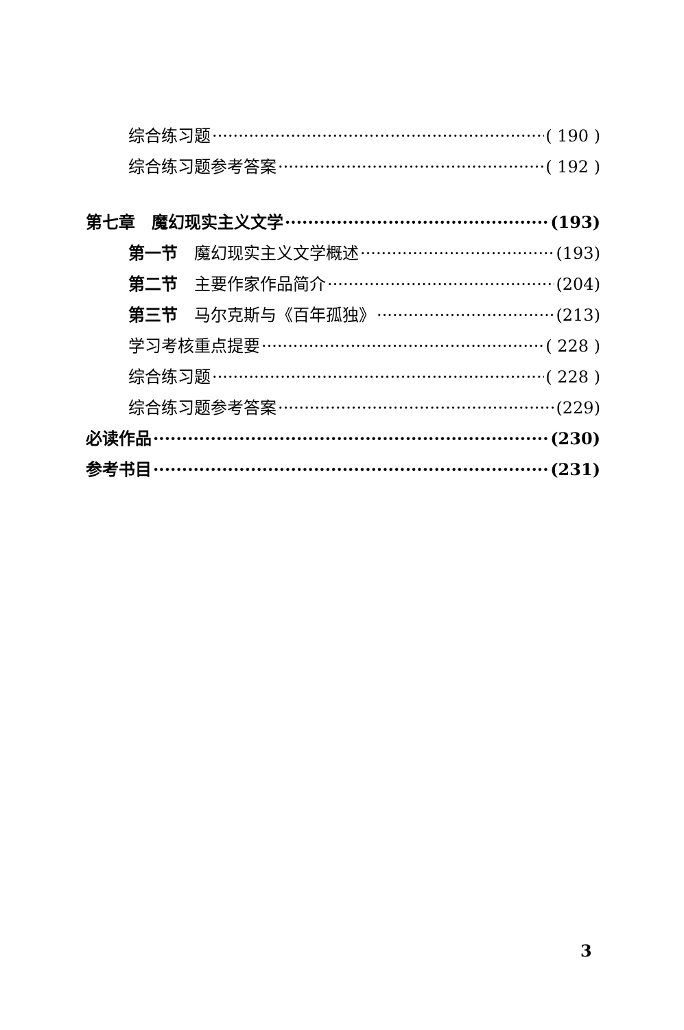综合练习题 ( 190 )
综合练习题参考答案 ( 192 )
第七章　魔幻现实主义文学 (193)
第一节　魔幻现实主义文学概述 (193)
第二节　主要作家作品简介 (204)
第三节　马尔克斯与《百年孤独》 (213)
学习考核重点提要 ( 228 )
综合练习题 ( 228 )
综合练习题参考答案 (229)
必读作品 (230)
参考书目 (231)
3